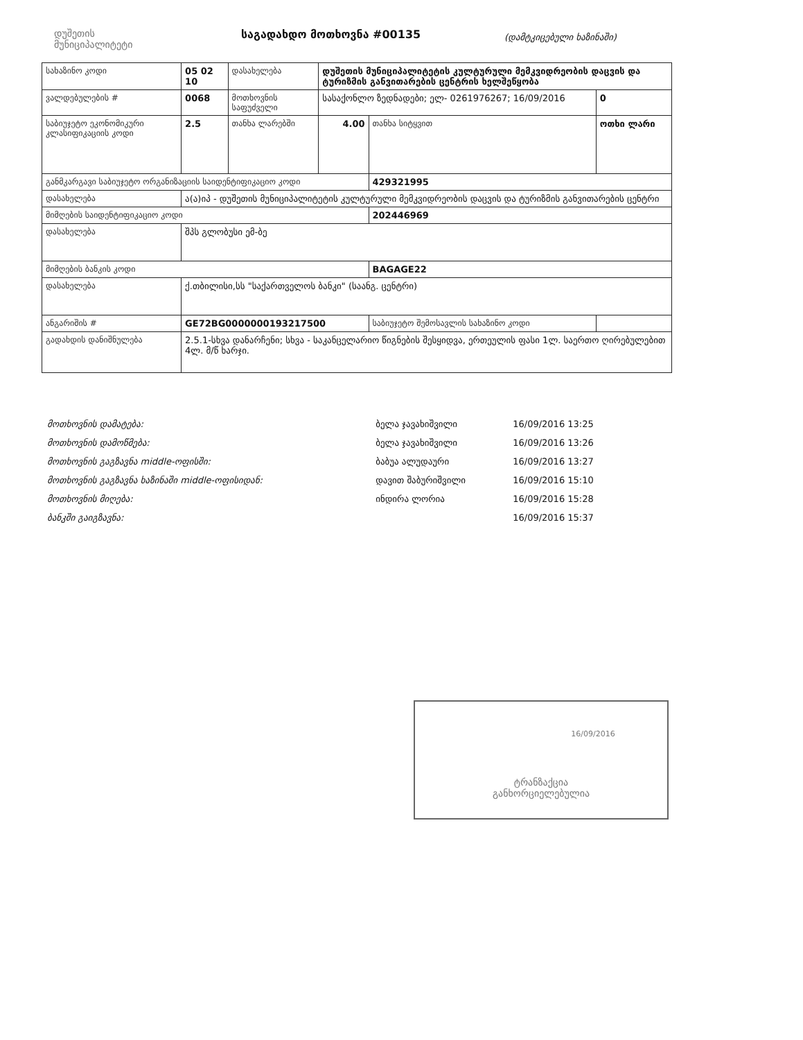დუშეთის
მუნიციპალიტეტი
საგადახდო მოთხოვნა #00135
(დამტკიცებული ხაზინაში)
| სახაზინო კოდი | 05 02 10 | დასახელება | დუშეთის მუნიციპალიტეტის კულტურული მემკვიდრეობის დაცვის და ტურიზმის განვითარების ცენტრის ხელშეწყობა | | | | |
| ვალდებულების # | 0068 | მოთხოვნის საფუძველი | სასაქონლო ზედნადები; ელ- 0261976267; 16/09/2016 | | | | 0 |
| საბიუჯეტო ეკონომიკური კლასიფიკაციის კოდი | 2.5 | თანხა ლარებში | 4.00 | თანხა სიტყვით | ოთხი ლარი | | |
| განმკარგავი საბიუჯეტო ორგანიზაციის საიდენტიფიკაციო კოდი | | | | 429321995 | | | |
| დასახელება | ა(ა)იპ - დუშეთის მუნიციპალიტეტის კულტურული მემკვიდრეობის დაცვის და ტურიზმის განვითარების ცენტრი | | | | | | |
| მიმღების საიდენტიფიკაციო კოდი | | | | 202446969 | | | |
| დასახელება | შპს გლობუსი ემ-ბე | | | | | | |
| მიმღების ბანკის კოდი | | | | BAGAGE22 | | | |
| დასახელება | ქ.თბილისი,სს "საქართველოს ბანკი" (საანგ. ცენტრი) | | | | | | |
| ანგარიშის # | GE72BG0000000193217500 | | | საბიუჯეტო შემოსავლის სახაზინო კოდი | | | |
| გადახდის დანიშნულება | 2.5.1-სხვა დანარჩენი; სხვა - საკანცელარიო წიგნების შესყიდვა, ერთეულის ფასი 1ლ. საერთო ღირებულებით 4ლ. მ/წ ხარჯი. | | | | | | |
| მოთხოვნის დამატება: | ბელა ჯავახიშვილი | 16/09/2016 13:25 |
| მოთხოვნის დამოწმება: | ბელა ჯავახიშვილი | 16/09/2016 13:26 |
| მოთხოვნის გაგზავნა middle-ოფისში: | ბაბუა ალუდაური | 16/09/2016 13:27 |
| მოთხოვნის გაგზავნა ხაზინაში middle-ოფისიდან: | დავით შაბურიშვილი | 16/09/2016 15:10 |
| მოთხოვნის მიღება: | ინდირა ლორია | 16/09/2016 15:28 |
| ბანკში გაიგზავნა: | | 16/09/2016 15:37 |
16/09/2016
ტრანზაქცია
განხორციელებულია